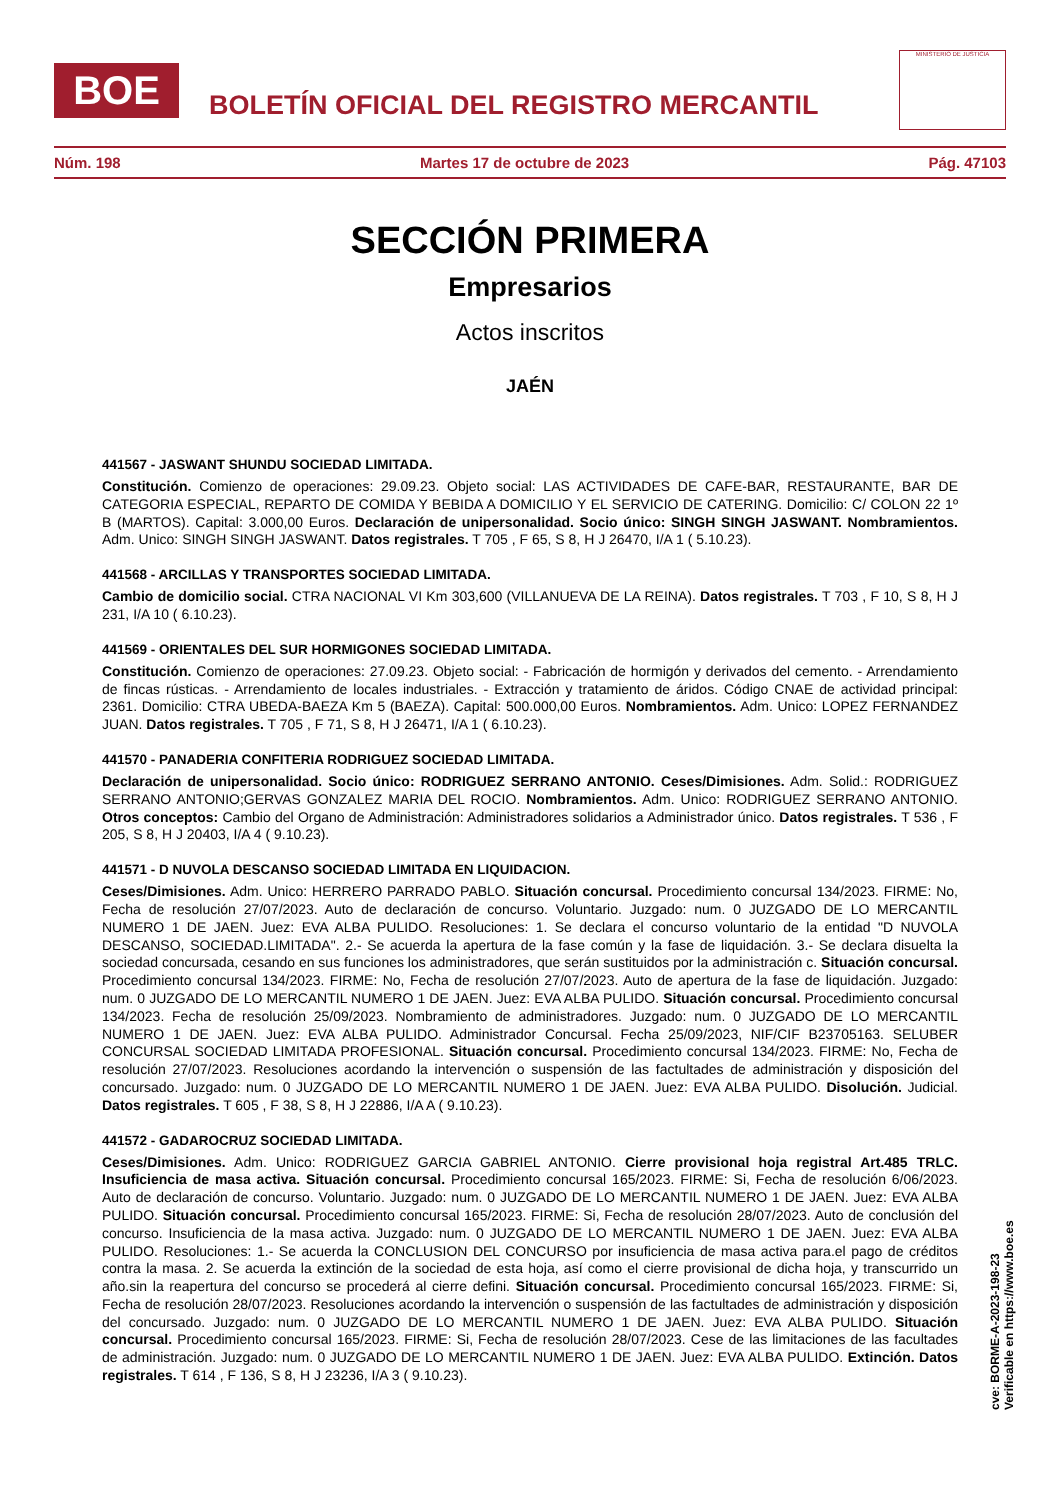BOE
BOLETÍN OFICIAL DEL REGISTRO MERCANTIL
MINISTERIO DE JUSTICIA
Núm. 198 Martes 17 de octubre de 2023 Pág. 47103
SECCIÓN PRIMERA
Empresarios
Actos inscritos
JAÉN
441567 - JASWANT SHUNDU SOCIEDAD LIMITADA.
Constitución. Comienzo de operaciones: 29.09.23. Objeto social: LAS ACTIVIDADES DE CAFE-BAR, RESTAURANTE, BAR DE CATEGORIA ESPECIAL, REPARTO DE COMIDA Y BEBIDA A DOMICILIO Y EL SERVICIO DE CATERING. Domicilio: C/ COLON 22 1º B (MARTOS). Capital: 3.000,00 Euros. Declaración de unipersonalidad. Socio único: SINGH SINGH JASWANT. Nombramientos. Adm. Unico: SINGH SINGH JASWANT. Datos registrales. T 705 , F 65, S 8, H J 26470, I/A 1 ( 5.10.23).
441568 - ARCILLAS Y TRANSPORTES SOCIEDAD LIMITADA.
Cambio de domicilio social. CTRA NACIONAL VI Km 303,600 (VILLANUEVA DE LA REINA). Datos registrales. T 703 , F 10, S 8, H J 231, I/A 10 ( 6.10.23).
441569 - ORIENTALES DEL SUR HORMIGONES SOCIEDAD LIMITADA.
Constitución. Comienzo de operaciones: 27.09.23. Objeto social: - Fabricación de hormigón y derivados del cemento. - Arrendamiento de fincas rústicas. - Arrendamiento de locales industriales. - Extracción y tratamiento de áridos. Código CNAE de actividad principal: 2361. Domicilio: CTRA UBEDA-BAEZA Km 5 (BAEZA). Capital: 500.000,00 Euros. Nombramientos. Adm. Unico: LOPEZ FERNANDEZ JUAN. Datos registrales. T 705 , F 71, S 8, H J 26471, I/A 1 ( 6.10.23).
441570 - PANADERIA CONFITERIA RODRIGUEZ SOCIEDAD LIMITADA.
Declaración de unipersonalidad. Socio único: RODRIGUEZ SERRANO ANTONIO. Ceses/Dimisiones. Adm. Solid.: RODRIGUEZ SERRANO ANTONIO;GERVAS GONZALEZ MARIA DEL ROCIO. Nombramientos. Adm. Unico: RODRIGUEZ SERRANO ANTONIO. Otros conceptos: Cambio del Organo de Administración: Administradores solidarios a Administrador único. Datos registrales. T 536 , F 205, S 8, H J 20403, I/A 4 ( 9.10.23).
441571 - D NUVOLA DESCANSO SOCIEDAD LIMITADA EN LIQUIDACION.
Ceses/Dimisiones. Adm. Unico: HERRERO PARRADO PABLO. Situación concursal. Procedimiento concursal 134/2023. FIRME: No, Fecha de resolución 27/07/2023. Auto de declaración de concurso. Voluntario. Juzgado: num. 0 JUZGADO DE LO MERCANTIL NUMERO 1 DE JAEN. Juez: EVA ALBA PULIDO. Resoluciones: 1. Se declara el concurso voluntario de la entidad "D NUVOLA DESCANSO, SOCIEDAD.LIMITADA". 2.- Se acuerda la apertura de la fase común y la fase de liquidación. 3.- Se declara disuelta la sociedad concursada, cesando en sus funciones los administradores, que serán sustituidos por la administración c. Situación concursal. Procedimiento concursal 134/2023. FIRME: No, Fecha de resolución 27/07/2023. Auto de apertura de la fase de liquidación. Juzgado: num. 0 JUZGADO DE LO MERCANTIL NUMERO 1 DE JAEN. Juez: EVA ALBA PULIDO. Situación concursal. Procedimiento concursal 134/2023. Fecha de resolución 25/09/2023. Nombramiento de administradores. Juzgado: num. 0 JUZGADO DE LO MERCANTIL NUMERO 1 DE JAEN. Juez: EVA ALBA PULIDO. Administrador Concursal. Fecha 25/09/2023, NIF/CIF B23705163. SELUBER CONCURSAL SOCIEDAD LIMITADA PROFESIONAL. Situación concursal. Procedimiento concursal 134/2023. FIRME: No, Fecha de resolución 27/07/2023. Resoluciones acordando la intervención o suspensión de las factultades de administración y disposición del concursado. Juzgado: num. 0 JUZGADO DE LO MERCANTIL NUMERO 1 DE JAEN. Juez: EVA ALBA PULIDO. Disolución. Judicial. Datos registrales. T 605 , F 38, S 8, H J 22886, I/A A ( 9.10.23).
441572 - GADAROCRUZ SOCIEDAD LIMITADA.
Ceses/Dimisiones. Adm. Unico: RODRIGUEZ GARCIA GABRIEL ANTONIO. Cierre provisional hoja registral Art.485 TRLC. Insuficiencia de masa activa. Situación concursal. Procedimiento concursal 165/2023. FIRME: Si, Fecha de resolución 6/06/2023. Auto de declaración de concurso. Voluntario. Juzgado: num. 0 JUZGADO DE LO MERCANTIL NUMERO 1 DE JAEN. Juez: EVA ALBA PULIDO. Situación concursal. Procedimiento concursal 165/2023. FIRME: Si, Fecha de resolución 28/07/2023. Auto de conclusión del concurso. Insuficiencia de la masa activa. Juzgado: num. 0 JUZGADO DE LO MERCANTIL NUMERO 1 DE JAEN. Juez: EVA ALBA PULIDO. Resoluciones: 1.- Se acuerda la CONCLUSION DEL CONCURSO por insuficiencia de masa activa para.el pago de créditos contra la masa. 2. Se acuerda la extinción de la sociedad de esta hoja, así como el cierre provisional de dicha hoja, y transcurrido un año.sin la reapertura del concurso se procederá al cierre defini. Situación concursal. Procedimiento concursal 165/2023. FIRME: Si, Fecha de resolución 28/07/2023. Resoluciones acordando la intervención o suspensión de las factultades de administración y disposición del concursado. Juzgado: num. 0 JUZGADO DE LO MERCANTIL NUMERO 1 DE JAEN. Juez: EVA ALBA PULIDO. Situación concursal. Procedimiento concursal 165/2023. FIRME: Si, Fecha de resolución 28/07/2023. Cese de las limitaciones de las facultades de administración. Juzgado: num. 0 JUZGADO DE LO MERCANTIL NUMERO 1 DE JAEN. Juez: EVA ALBA PULIDO. Extinción. Datos registrales. T 614 , F 136, S 8, H J 23236, I/A 3 ( 9.10.23).
cve: BORME-A-2023-198-23
Verificable en https://www.boe.es